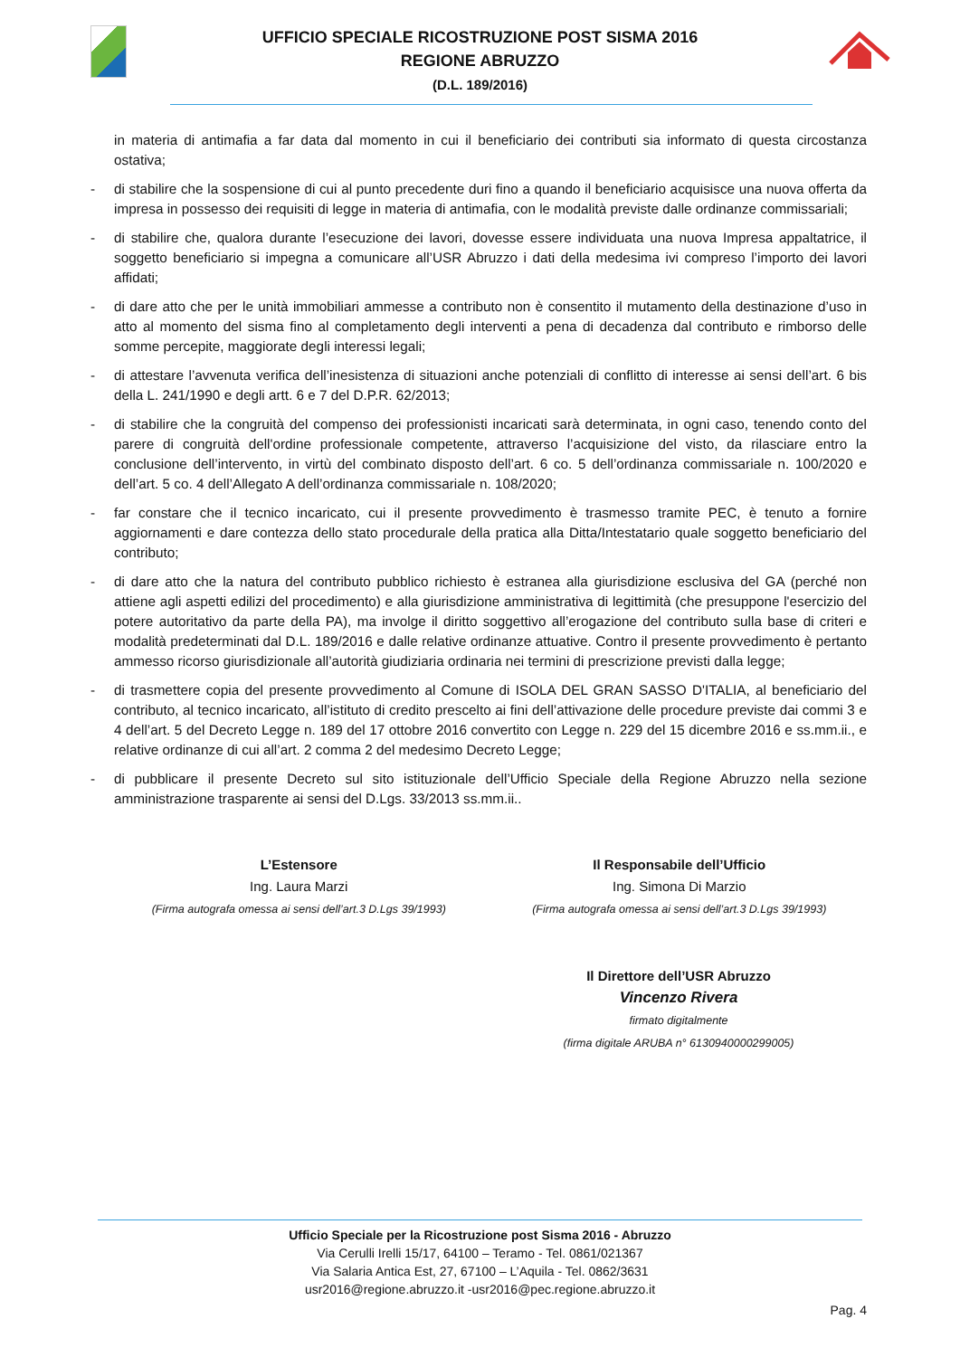UFFICIO SPECIALE RICOSTRUZIONE POST SISMA 2016
REGIONE ABRUZZO
(D.L. 189/2016)
in materia di antimafia a far data dal momento in cui il beneficiario dei contributi sia informato di questa circostanza ostativa;
- di stabilire che la sospensione di cui al punto precedente duri fino a quando il beneficiario acquisisce una nuova offerta da impresa in possesso dei requisiti di legge in materia di antimafia, con le modalità previste dalle ordinanze commissariali;
- di stabilire che, qualora durante l’esecuzione dei lavori, dovesse essere individuata una nuova Impresa appaltatrice, il soggetto beneficiario si impegna a comunicare all’USR Abruzzo i dati della medesima ivi compreso l’importo dei lavori affidati;
- di dare atto che per le unità immobiliari ammesse a contributo non è consentito il mutamento della destinazione d’uso in atto al momento del sisma fino al completamento degli interventi a pena di decadenza dal contributo e rimborso delle somme percepite, maggiorate degli interessi legali;
- di attestare l’avvenuta verifica dell’inesistenza di situazioni anche potenziali di conflitto di interesse ai sensi dell’art. 6 bis della L. 241/1990 e degli artt. 6 e 7 del D.P.R. 62/2013;
- di stabilire che la congruità del compenso dei professionisti incaricati sarà determinata, in ogni caso, tenendo conto del parere di congruità dell'ordine professionale competente, attraverso l’acquisizione del visto, da rilasciare entro la conclusione dell’intervento, in virtù del combinato disposto dell’art. 6 co. 5 dell’ordinanza commissariale n. 100/2020 e dell’art. 5 co. 4 dell’Allegato A dell’ordinanza commissariale n. 108/2020;
- far constare che il tecnico incaricato, cui il presente provvedimento è trasmesso tramite PEC, è tenuto a fornire aggiornamenti e dare contezza dello stato procedurale della pratica alla Ditta/Intestatario quale soggetto beneficiario del contributo;
- di dare atto che la natura del contributo pubblico richiesto è estranea alla giurisdizione esclusiva del GA (perché non attiene agli aspetti edilizi del procedimento) e alla giurisdizione amministrativa di legittimità (che presuppone l'esercizio del potere autoritativo da parte della PA), ma involge il diritto soggettivo all’erogazione del contributo sulla base di criteri e modalità predeterminati dal D.L. 189/2016 e dalle relative ordinanze attuative. Contro il presente provvedimento è pertanto ammesso ricorso giurisdizionale all’autorità giudiziaria ordinaria nei termini di prescrizione previsti dalla legge;
- di trasmettere copia del presente provvedimento al Comune di ISOLA DEL GRAN SASSO D'ITALIA, al beneficiario del contributo, al tecnico incaricato, all’istituto di credito prescelto ai fini dell’attivazione delle procedure previste dai commi 3 e 4 dell’art. 5 del Decreto Legge n. 189 del 17 ottobre 2016 convertito con Legge n. 229 del 15 dicembre 2016 e ss.mm.ii., e relative ordinanze di cui all’art. 2 comma 2 del medesimo Decreto Legge;
- di pubblicare il presente Decreto sul sito istituzionale dell’Ufficio Speciale della Regione Abruzzo nella sezione amministrazione trasparente ai sensi del D.Lgs. 33/2013 ss.mm.ii..
L’Estensore
Ing. Laura Marzi
(Firma autografa omessa ai sensi dell’art.3 D.Lgs 39/1993)
Il Responsabile dell’Ufficio
Ing. Simona Di Marzio
(Firma autografa omessa ai sensi dell’art.3 D.Lgs 39/1993)
Il Direttore dell’USR Abruzzo
Vincenzo Rivera
firmato digitalmente
(firma digitale ARUBA n° 6130940000299005)
Ufficio Speciale per la Ricostruzione post Sisma 2016 - Abruzzo
Via Cerulli Irelli 15/17, 64100 – Teramo - Tel. 0861/021367
Via Salaria Antica Est, 27, 67100 – L’Aquila - Tel. 0862/3631
usr2016@regione.abruzzo.it -usr2016@pec.regione.abruzzo.it
Pag. 4